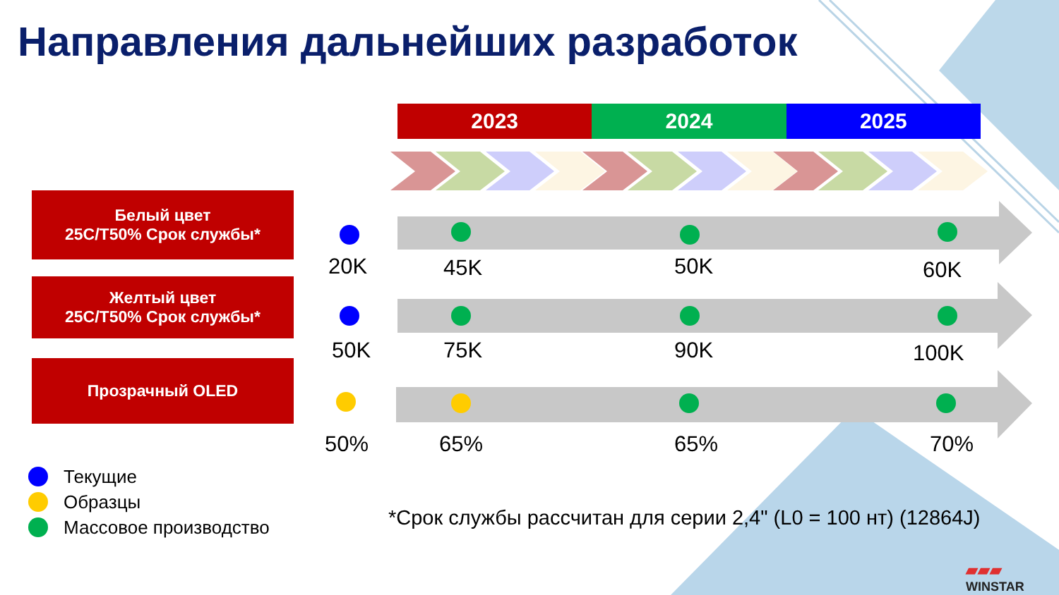Направления дальнейших разработок
2023 2024 2025
Белый цвет
25C/T50% Срок службы*
Желтый цвет
25C/T50% Срок службы*
Прозрачный OLED
20K 45K 50K 60K
50K 75K 90K 100K
50% 65% 65% 70%
Текущие
Образцы
Массовое производство
*Срок службы рассчитан для серии 2,4" (L0 = 100 нт) (12864J)
▰▰▰
WINSTAR